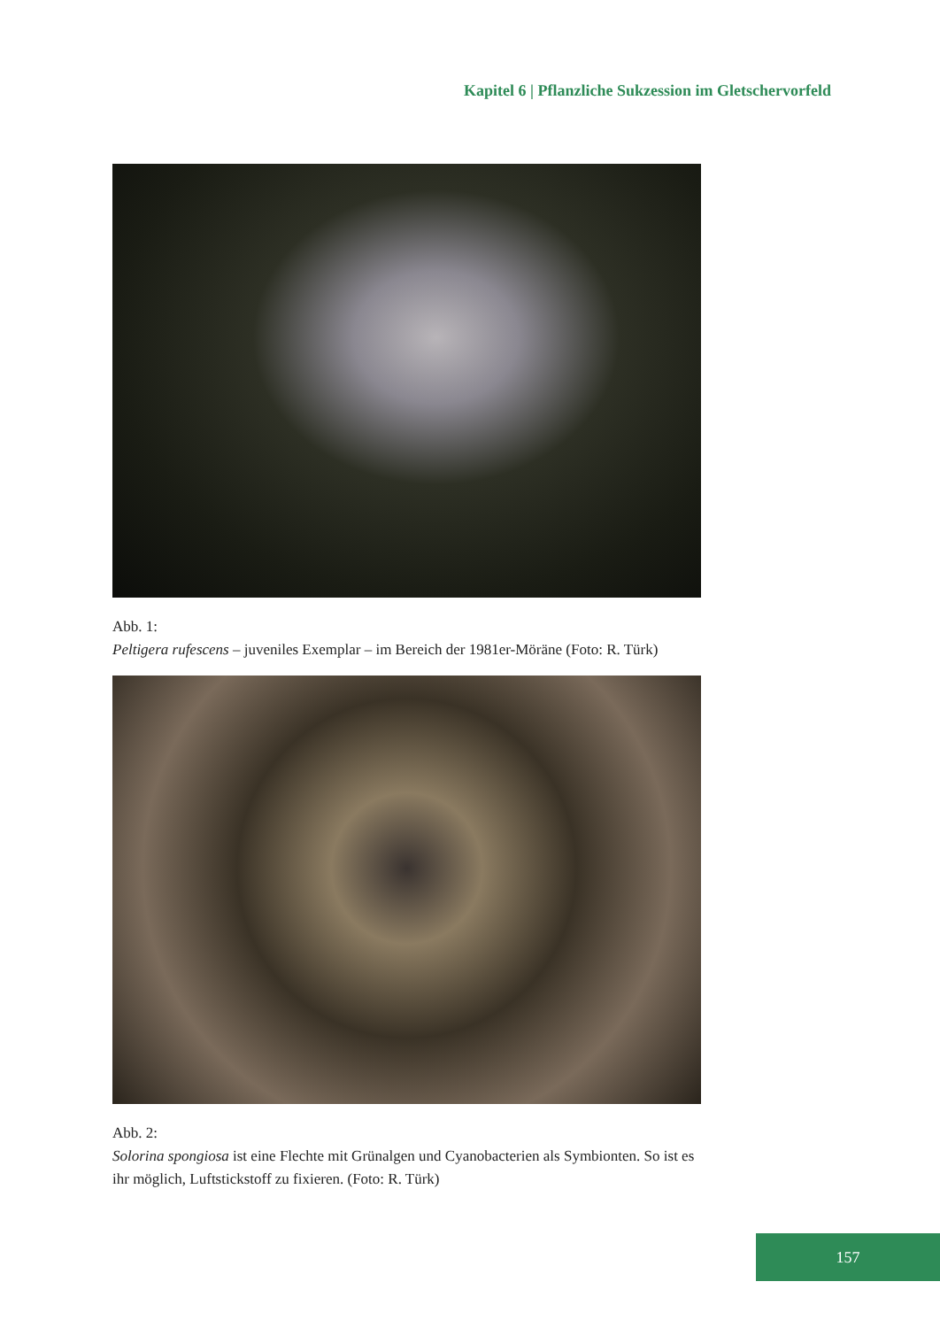Kapitel 6 | Pflanzliche Sukzession im Gletschervorfeld
Abb. 1:
Peltigera rufescens – juveniles Exemplar – im Bereich der 1981er-Möräne (Foto: R. Türk)
Abb. 2:
Solorina spongiosa ist eine Flechte mit Grünalgen und Cyanobacterien als Symbionten. So ist es ihr möglich, Luftstickstoff zu fixieren. (Foto: R. Türk)
157